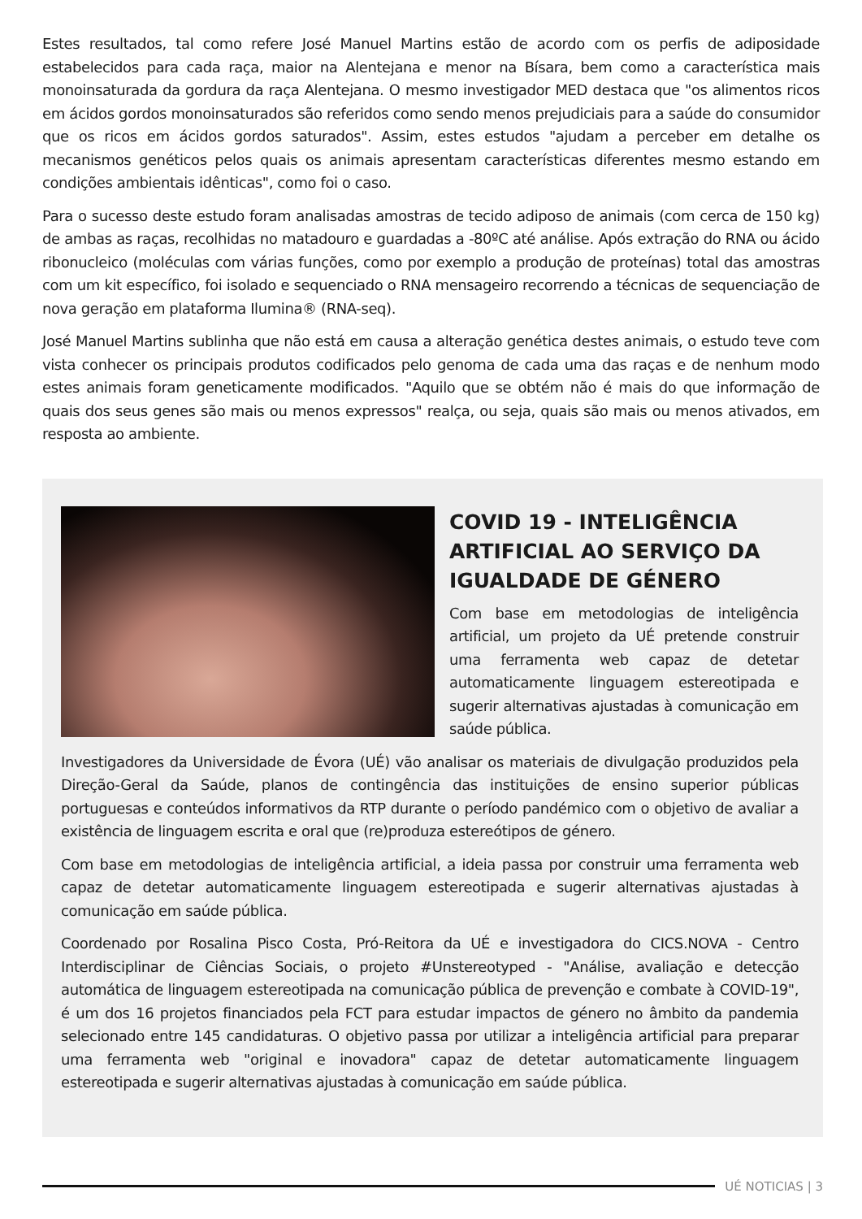Estes resultados, tal como refere José Manuel Martins estão de acordo com os perfis de adiposidade estabelecidos para cada raça, maior na Alentejana e menor na Bísara, bem como a característica mais monoinsaturada da gordura da raça Alentejana. O mesmo investigador MED destaca que "os alimentos ricos em ácidos gordos monoinsaturados são referidos como sendo menos prejudiciais para a saúde do consumidor que os ricos em ácidos gordos saturados". Assim, estes estudos "ajudam a perceber em detalhe os mecanismos genéticos pelos quais os animais apresentam características diferentes mesmo estando em condições ambientais idênticas", como foi o caso.
Para o sucesso deste estudo foram analisadas amostras de tecido adiposo de animais (com cerca de 150 kg) de ambas as raças, recolhidas no matadouro e guardadas a -80ºC até análise. Após extração do RNA ou ácido ribonucleico (moléculas com várias funções, como por exemplo a produção de proteínas) total das amostras com um kit específico, foi isolado e sequenciado o RNA mensageiro recorrendo a técnicas de sequenciação de nova geração em plataforma Ilumina® (RNA-seq).
José Manuel Martins sublinha que não está em causa a alteração genética destes animais, o estudo teve com vista conhecer os principais produtos codificados pelo genoma de cada uma das raças e de nenhum modo estes animais foram geneticamente modificados. "Aquilo que se obtém não é mais do que informação de quais dos seus genes são mais ou menos expressos" realça, ou seja, quais são mais ou menos ativados, em resposta ao ambiente.
COVID 19 - INTELIGÊNCIA ARTIFICIAL AO SERVIÇO DA IGUALDADE DE GÉNERO
Com base em metodologias de inteligência artificial, um projeto da UÉ pretende construir uma ferramenta web capaz de detetar automaticamente linguagem estereotipada e sugerir alternativas ajustadas à comunicação em saúde pública.
Investigadores da Universidade de Évora (UÉ) vão analisar os materiais de divulgação produzidos pela Direção-Geral da Saúde, planos de contingência das instituições de ensino superior públicas portuguesas e conteúdos informativos da RTP durante o período pandémico com o objetivo de avaliar a existência de linguagem escrita e oral que (re)produza estereótipos de género.
Com base em metodologias de inteligência artificial, a ideia passa por construir uma ferramenta web capaz de detetar automaticamente linguagem estereotipada e sugerir alternativas ajustadas à comunicação em saúde pública.
Coordenado por Rosalina Pisco Costa, Pró-Reitora da UÉ e investigadora do CICS.NOVA - Centro Interdisciplinar de Ciências Sociais, o projeto #Unstereotyped - "Análise, avaliação e detecção automática de linguagem estereotipada na comunicação pública de prevenção e combate à COVID-19", é um dos 16 projetos financiados pela FCT para estudar impactos de género no âmbito da pandemia selecionado entre 145 candidaturas. O objetivo passa por utilizar a inteligência artificial para preparar uma ferramenta web "original e inovadora" capaz de detetar automaticamente linguagem estereotipada e sugerir alternativas ajustadas à comunicação em saúde pública.
UÉ NOTICIAS | 3